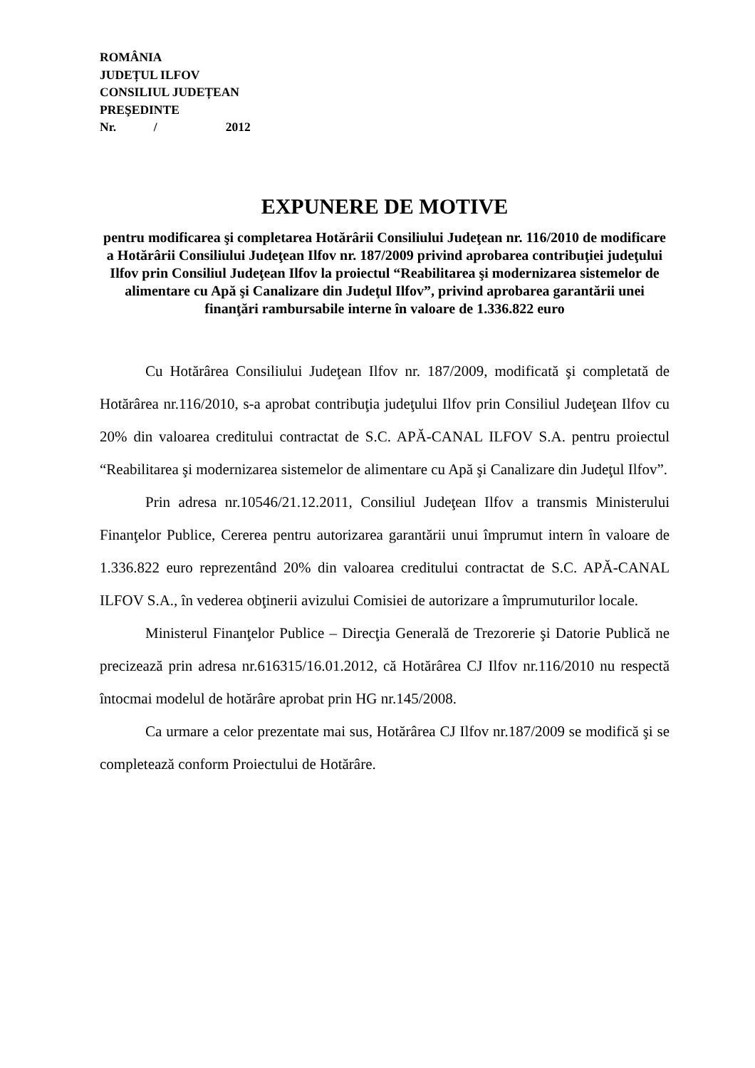ROMÂNIA
JUDEȚUL ILFOV
CONSILIUL JUDEȚEAN
PREŞEDINTE
Nr. / 2012
EXPUNERE DE MOTIVE
pentru modificarea şi completarea Hotărârii Consiliului Judeţean nr. 116/2010 de modificare a Hotărârii Consiliului Judeţean Ilfov nr. 187/2009 privind aprobarea contribuţiei judeţului Ilfov prin Consiliul Judeţean Ilfov la proiectul “Reabilitarea şi modernizarea sistemelor de alimentare cu Apă şi Canalizare din Judeţul Ilfov”, privind aprobarea garantării unei finanţări rambursabile interne în valoare de 1.336.822 euro
Cu Hotărârea Consiliului Judeţean Ilfov nr. 187/2009, modificată şi completată de Hotărârea nr.116/2010, s-a aprobat contribuţia judeţului Ilfov prin Consiliul Judeţean Ilfov cu 20% din valoarea creditului contractat de S.C. APĂ-CANAL ILFOV S.A. pentru proiectul “Reabilitarea şi modernizarea sistemelor de alimentare cu Apă şi Canalizare din Judeţul Ilfov”.
Prin adresa nr.10546/21.12.2011, Consiliul Judeţean Ilfov a transmis Ministerului Finanţelor Publice, Cererea pentru autorizarea garantării unui împrumut intern în valoare de 1.336.822 euro reprezentând 20% din valoarea creditului contractat de S.C. APĂ-CANAL ILFOV S.A., în vederea obţinerii avizului Comisiei de autorizare a împrumuturilor locale.
Ministerul Finanţelor Publice – Direcţia Generală de Trezorerie şi Datorie Publică ne precizează prin adresa nr.616315/16.01.2012, că Hotărârea CJ Ilfov nr.116/2010 nu respectă întocmai modelul de hotărâre aprobat prin HG nr.145/2008.
Ca urmare a celor prezentate mai sus, Hotărârea CJ Ilfov nr.187/2009 se modifică şi se completează conform Proiectului de Hotărâre.